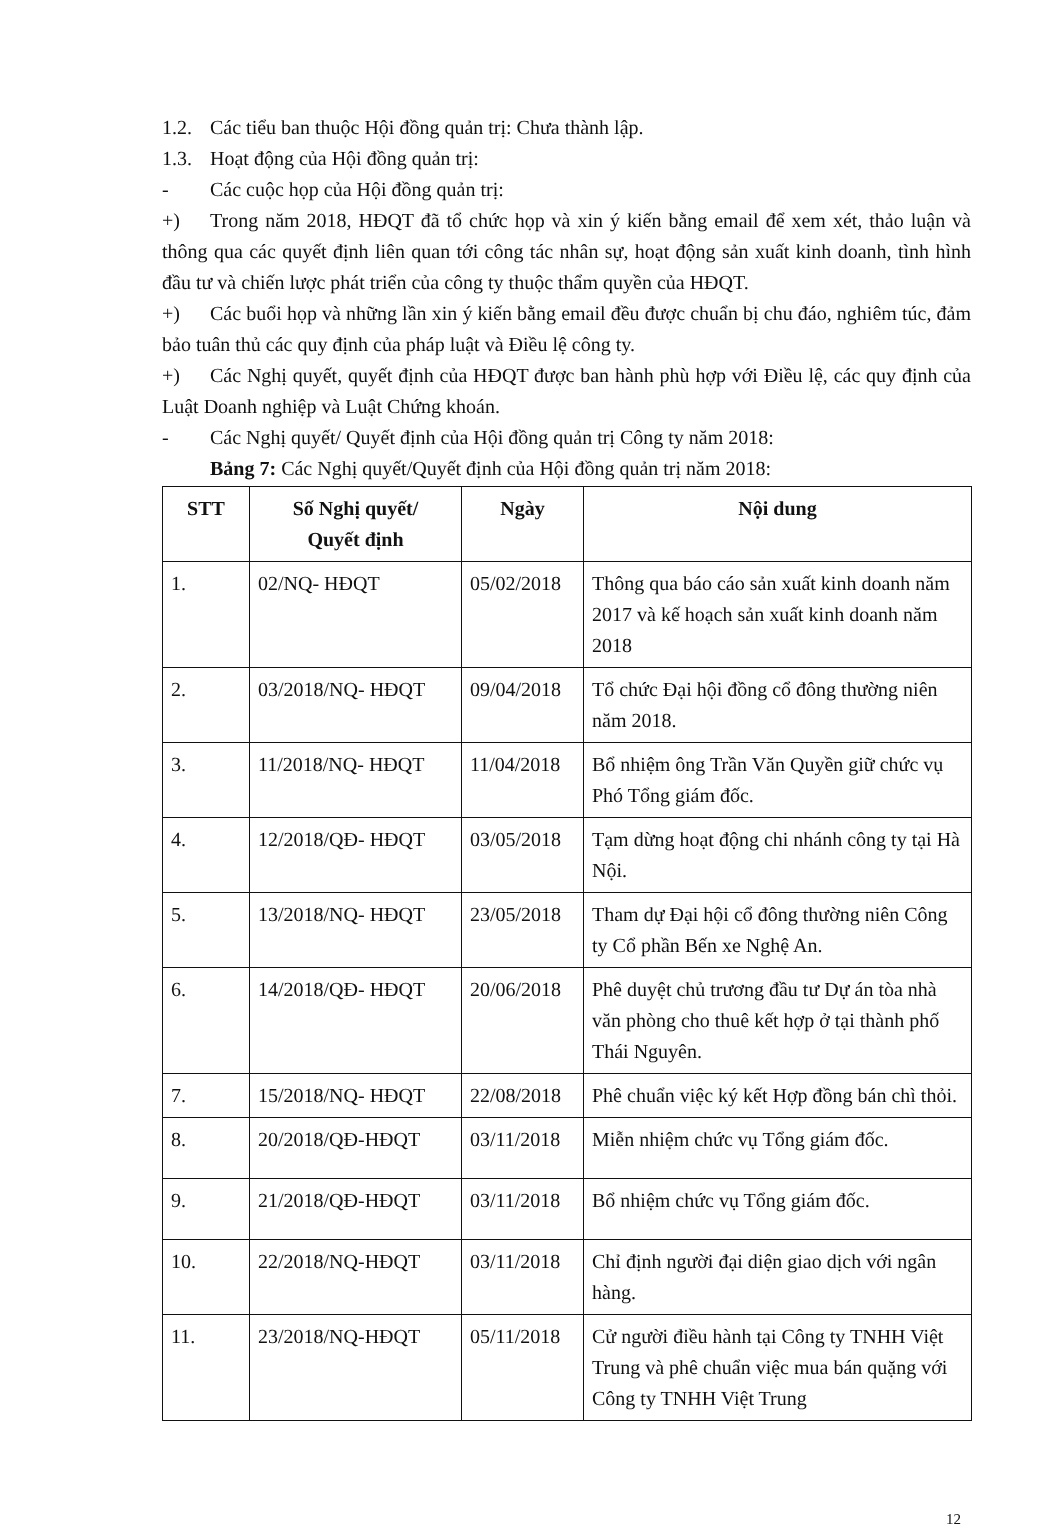1.2. Các tiểu ban thuộc Hội đồng quản trị: Chưa thành lập.
1.3. Hoạt động của Hội đồng quản trị:
- Các cuộc họp của Hội đồng quản trị:
+) Trong năm 2018, HĐQT đã tổ chức họp và xin ý kiến bằng email để xem xét, thảo luận và thông qua các quyết định liên quan tới công tác nhân sự, hoạt động sản xuất kinh doanh, tình hình đầu tư và chiến lược phát triển của công ty thuộc thẩm quyền của HĐQT.
+) Các buổi họp và những lần xin ý kiến bằng email đều được chuẩn bị chu đáo, nghiêm túc, đảm bảo tuân thủ các quy định của pháp luật và Điều lệ công ty.
+) Các Nghị quyết, quyết định của HĐQT được ban hành phù hợp với Điều lệ, các quy định của Luật Doanh nghiệp và Luật Chứng khoán.
- Các Nghị quyết/ Quyết định của Hội đồng quản trị Công ty năm 2018:
Bảng 7: Các Nghị quyết/Quyết định của Hội đồng quản trị năm 2018:
| STT | Số Nghị quyết/ Quyết định | Ngày | Nội dung |
| --- | --- | --- | --- |
| 1. | 02/NQ- HĐQT | 05/02/2018 | Thông qua báo cáo sản xuất kinh doanh năm 2017 và kế hoạch sản xuất kinh doanh năm 2018 |
| 2. | 03/2018/NQ- HĐQT | 09/04/2018 | Tổ chức Đại hội đồng cổ đông thường niên năm 2018. |
| 3. | 11/2018/NQ- HĐQT | 11/04/2018 | Bổ nhiệm ông Trần Văn Quyền giữ chức vụ Phó Tổng giám đốc. |
| 4. | 12/2018/QĐ- HĐQT | 03/05/2018 | Tạm dừng hoạt động chi nhánh công ty tại Hà Nội. |
| 5. | 13/2018/NQ- HĐQT | 23/05/2018 | Tham dự Đại hội cổ đông thường niên Công ty Cổ phần Bến xe Nghệ An. |
| 6. | 14/2018/QĐ- HĐQT | 20/06/2018 | Phê duyệt chủ trương đầu tư Dự án tòa nhà văn phòng cho thuê kết hợp ở tại thành phố Thái Nguyên. |
| 7. | 15/2018/NQ- HĐQT | 22/08/2018 | Phê chuẩn việc ký kết Hợp đồng bán chì thỏi. |
| 8. | 20/2018/QĐ-HĐQT | 03/11/2018 | Miễn nhiệm chức vụ Tổng giám đốc. |
| 9. | 21/2018/QĐ-HĐQT | 03/11/2018 | Bổ nhiệm chức vụ Tổng giám đốc. |
| 10. | 22/2018/NQ-HĐQT | 03/11/2018 | Chỉ định người đại diện giao dịch với ngân hàng. |
| 11. | 23/2018/NQ-HĐQT | 05/11/2018 | Cử người điều hành tại Công ty TNHH Việt Trung và phê chuẩn việc mua bán quặng với Công ty TNHH Việt Trung |
12